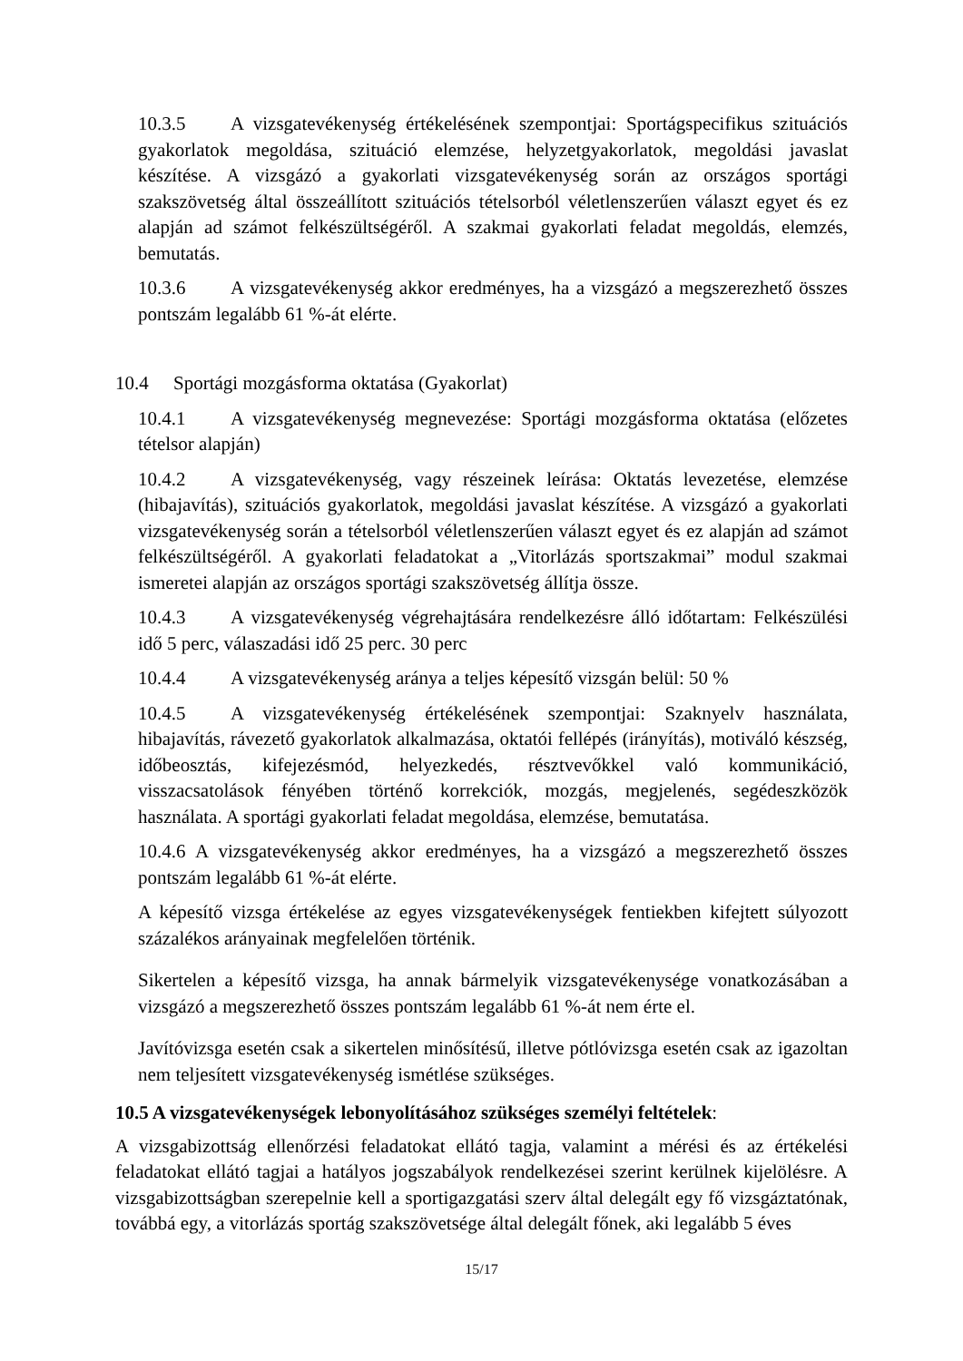10.3.5 A vizsgatevékenység értékelésének szempontjai: Sportágspecifikus szituációs gyakorlatok megoldása, szituáció elemzése, helyzetgyakorlatok, megoldási javaslat készítése. A vizsgázó a gyakorlati vizsgatevékenység során az országos sportági szakszövetség által összeállított szituációs tételsorból véletlenszerűen választ egyet és ez alapján ad számot felkészültségéről. A szakmai gyakorlati feladat megoldás, elemzés, bemutatás.
10.3.6 A vizsgatevékenység akkor eredményes, ha a vizsgázó a megszerezhető összes pontszám legalább 61 %-át elérte.
10.4 Sportági mozgásforma oktatása (Gyakorlat)
10.4.1 A vizsgatevékenység megnevezése: Sportági mozgásforma oktatása (előzetes tételsor alapján)
10.4.2 A vizsgatevékenység, vagy részeinek leírása: Oktatás levezetése, elemzése (hibajavítás), szituációs gyakorlatok, megoldási javaslat készítése. A vizsgázó a gyakorlati vizsgatevékenység során a tételsorból véletlenszerűen választ egyet és ez alapján ad számot felkészültségéről. A gyakorlati feladatokat a „Vitorlázás sportszakmai” modul szakmai ismeretei alapján az országos sportági szakszövetség állítja össze.
10.4.3 A vizsgatevékenység végrehajtására rendelkezésre álló időtartam: Felkészülési idő 5 perc, válaszadási idő 25 perc. 30 perc
10.4.4 A vizsgatevékenység aránya a teljes képesítő vizsgán belül: 50 %
10.4.5 A vizsgatevékenység értékelésének szempontjai: Szaknyelv használata, hibajavítás, rávezető gyakorlatok alkalmazása, oktatói fellépés (irányítás), motiváló készség, időbeosztás, kifejezésmód, helyezkedés, résztvevőkkel való kommunikáció, visszacsatolások fényében történő korrekciók, mozgás, megjelenés, segédeszközök használata. A sportági gyakorlati feladat megoldása, elemzése, bemutatása.
10.4.6 A vizsgatevékenység akkor eredményes, ha a vizsgázó a megszerezhető összes pontszám legalább 61 %-át elérte.
A képesítő vizsga értékelése az egyes vizsgatevékenységek fentiekben kifejtett súlyozott százalékos arányainak megfelelően történik.
Sikertelen a képesítő vizsga, ha annak bármelyik vizsgatevékenysége vonatkozásában a vizsgázó a megszerezhető összes pontszám legalább 61 %-át nem érte el.
Javítóvizsga esetén csak a sikertelen minősítésű, illetve pótlóvizsga esetén csak az igazoltan nem teljesített vizsgatevékenység ismétlése szükséges.
10.5 A vizsgatevékenységek lebonyolításához szükséges személyi feltételek:
A vizsgabizottság ellenőrzési feladatokat ellátó tagja, valamint a mérési és az értékelési feladatokat ellátó tagjai a hatályos jogszabályok rendelkezései szerint kerülnek kijelölésre. A vizsgabizottságban szerepelnie kell a sportigazgatási szerv által delegált egy fő vizsgáztatónak, továbbá egy, a vitorlázás sportág szakszövetsége által delegált főnek, aki legalább 5 éves
15/17